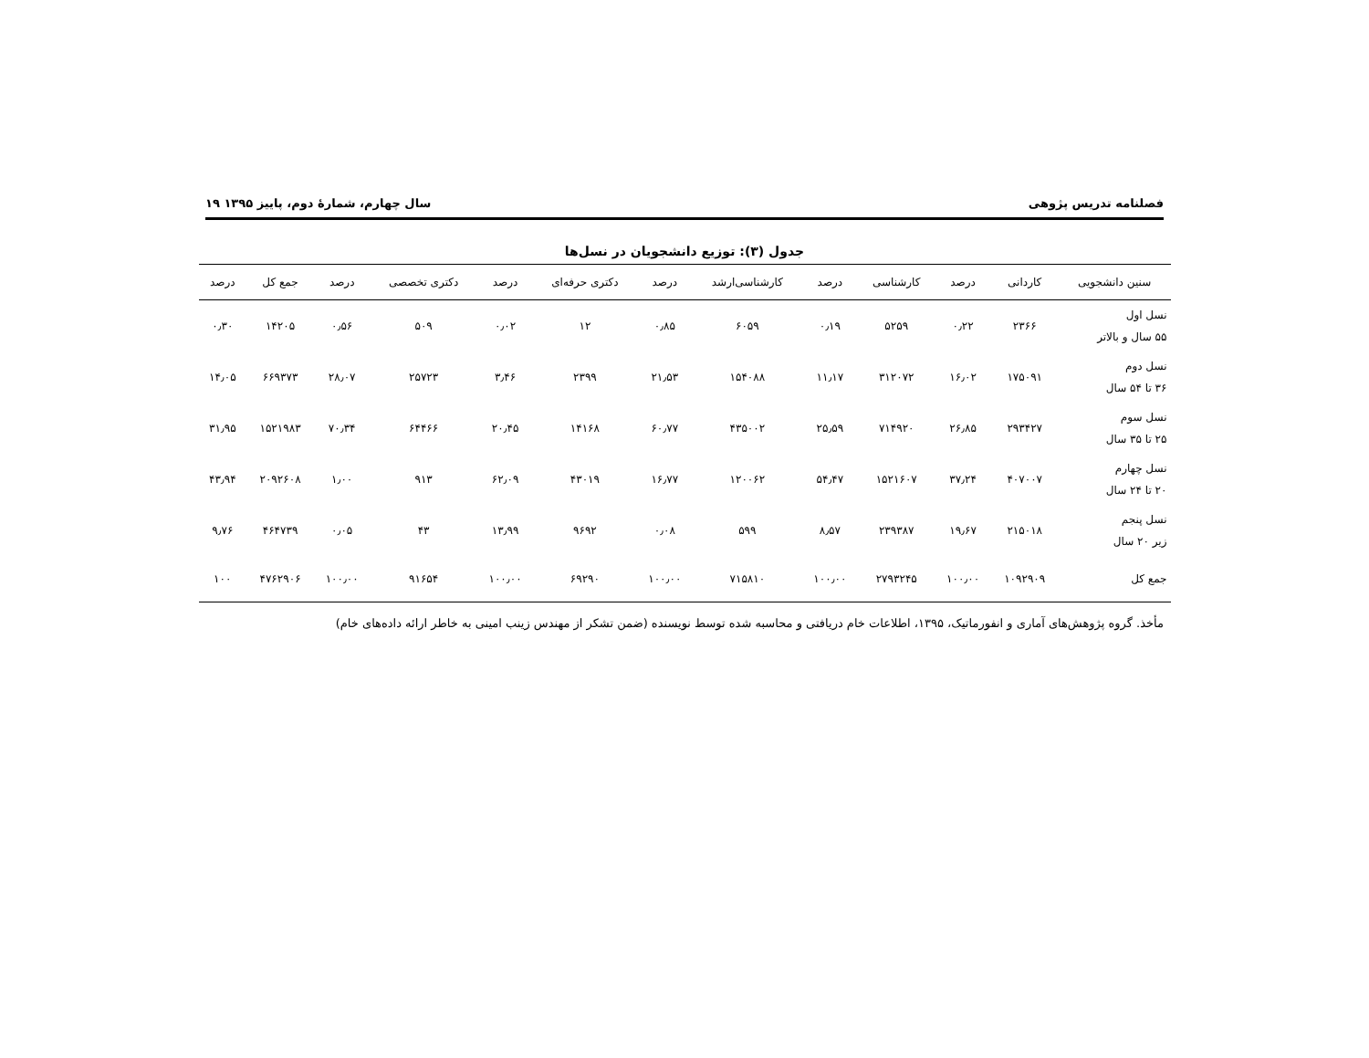فصلنامه تدریس پژوهی سال چهارم، شمارۀ دوم، پاییز ۱۳۹۵ ۱۹
جدول (۳): توزیع دانشجویان در نسل‌ها
| سنین دانشجویی | کاردانی | درصد | کارشناسی | درصد | کارشناسی‌ارشد | درصد | دکتری حرفه‌ای | درصد | دکتری تخصصی | درصد | جمع کل | درصد |
| --- | --- | --- | --- | --- | --- | --- | --- | --- | --- | --- | --- | --- |
| نسل اول ۵۵ سال و بالاتر | ۲۳۶۶ | ۰٫۲۲ | ۵۲۵۹ | ۰٫۱۹ | ۶۰۵۹ | ۰٫۸۵ | ۱۲ | ۰٫۰۲ | ۵۰۹ | ۰٫۵۶ | ۱۴۲۰۵ | ۰٫۳۰ |
| نسل دوم ۳۶ تا ۵۴ سال | ۱۷۵۰۹۱ | ۱۶٫۰۲ | ۳۱۲۰۷۲ | ۱۱٫۱۷ | ۱۵۴۰۸۸ | ۲۱٫۵۳ | ۲۳۹۹ | ۳٫۴۶ | ۲۵۷۲۳ | ۲۸٫۰۷ | ۶۶۹۳۷۳ | ۱۴٫۰۵ |
| نسل سوم ۲۵ تا ۳۵ سال | ۲۹۳۴۲۷ | ۲۶٫۸۵ | ۷۱۴۹۲۰ | ۲۵٫۵۹ | ۴۳۵۰۰۲ | ۶۰٫۷۷ | ۱۴۱۶۸ | ۲۰٫۴۵ | ۶۴۴۶۶ | ۷۰٫۳۴ | ۱۵۲۱۹۸۳ | ۳۱٫۹۵ |
| نسل چهارم ۲۰ تا ۲۴ سال | ۴۰۷۰۰۷ | ۳۷٫۲۴ | ۱۵۲۱۶۰۷ | ۵۴٫۴۷ | ۱۲۰۰۶۲ | ۱۶٫۷۷ | ۴۳۰۱۹ | ۶۲٫۰۹ | ۹۱۳ | ۱٫۰۰ | ۲۰۹۲۶۰۸ | ۴۳٫۹۴ |
| نسل پنجم زیر ۲۰ سال | ۲۱۵۰۱۸ | ۱۹٫۶۷ | ۲۳۹۳۸۷ | ۸٫۵۷ | ۵۹۹ | ۰٫۰۸ | ۹۶۹۲ | ۱۳٫۹۹ | ۴۳ | ۰٫۰۵ | ۴۶۴۷۳۹ | ۹٫۷۶ |
| جمع کل | ۱۰۹۲۹۰۹ | ۱۰۰٫۰۰ | ۲۷۹۳۲۴۵ | ۱۰۰٫۰۰ | ۷۱۵۸۱۰ | ۱۰۰٫۰۰ | ۶۹۲۹۰ | ۱۰۰٫۰۰ | ۹۱۶۵۴ | ۱۰۰٫۰۰ | ۴۷۶۲۹۰۶ | ۱۰۰ |
مأخذ. گروه پژوهش‌های آماری و انفورماتیک، ۱۳۹۵، اطلاعات خام دریافتی و محاسبه شده توسط نویسنده (ضمن تشکر از مهندس زینب امینی به خاطر ارائه داده‌های خام)